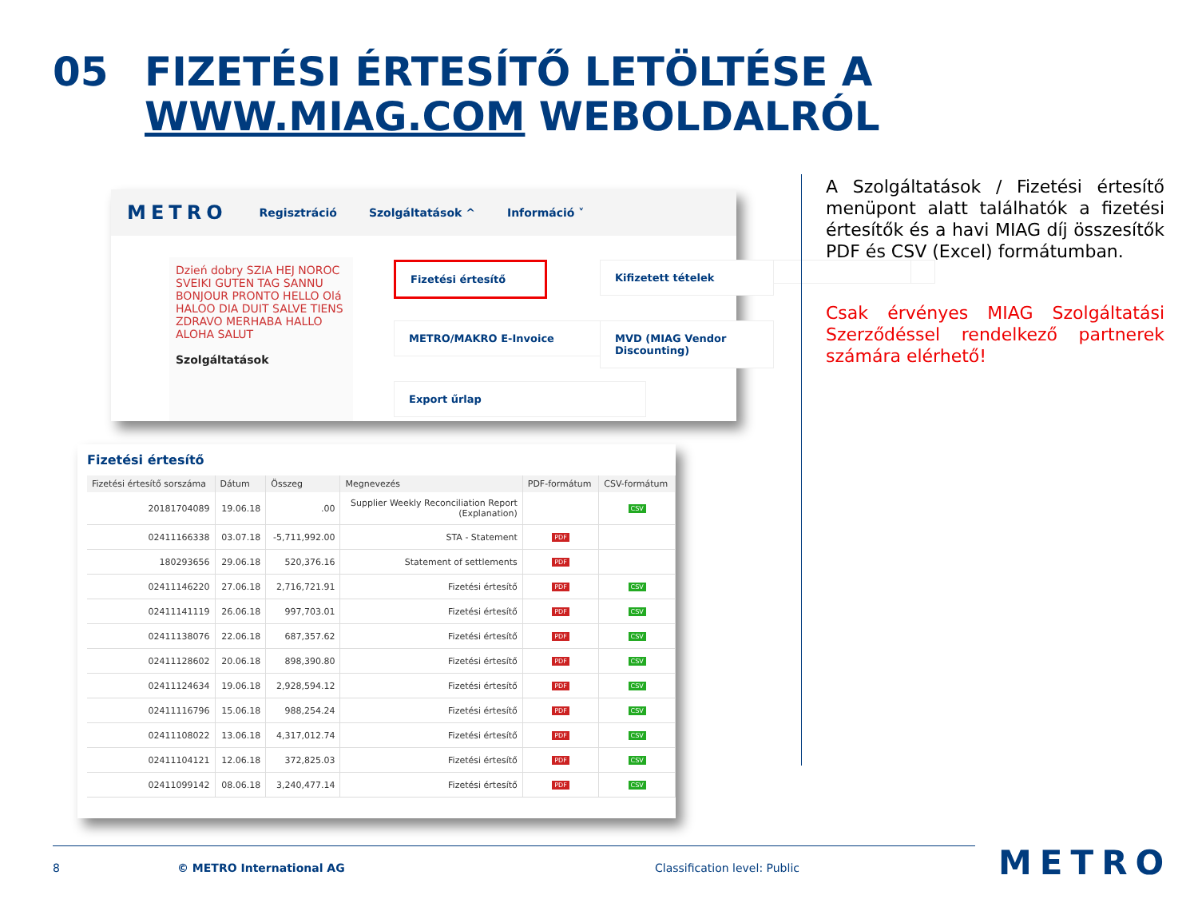05 FIZETÉSI ÉRTESÍTŐ LETÖLTÉSE A
WWW.MIAG.COM WEBOLDALRÓL
METRO
Regisztráció Szolgáltatások ^ Információ ˅
Dzień dobry SZIA HEJ NOROC SVEIKI GUTEN TAG SANNU BONJOUR PRONTO HELLO Olá HALOO DIA DUIT SALVE TIENS ZDRAVO MERHABA HALLO ALOHA SALUT
Szolgáltatások
Fizetési értesítő
METRO/MAKRO E-Invoice
Export űrlap
Kifizetett tételek
MVD (MIAG Vendor Discounting)
Fizetési értesítő
| Fizetési értesítő sorszáma | Dátum | Összeg | Megnevezés | PDF-formátum | CSV-formátum |
| --- | --- | --- | --- | --- | --- |
| 20181704089 | 19.06.18 | .00 | Supplier Weekly Reconciliation Report (Explanation) | | CSV |
| 02411166338 | 03.07.18 | -5,711,992.00 | STA - Statement | PDF | |
| 180293656 | 29.06.18 | 520,376.16 | Statement of settlements | PDF | |
| 02411146220 | 27.06.18 | 2,716,721.91 | Fizetési értesítő | PDF | CSV |
| 02411141119 | 26.06.18 | 997,703.01 | Fizetési értesítő | PDF | CSV |
| 02411138076 | 22.06.18 | 687,357.62 | Fizetési értesítő | PDF | CSV |
| 02411128602 | 20.06.18 | 898,390.80 | Fizetési értesítő | PDF | CSV |
| 02411124634 | 19.06.18 | 2,928,594.12 | Fizetési értesítő | PDF | CSV |
| 02411116796 | 15.06.18 | 988,254.24 | Fizetési értesítő | PDF | CSV |
| 02411108022 | 13.06.18 | 4,317,012.74 | Fizetési értesítő | PDF | CSV |
| 02411104121 | 12.06.18 | 372,825.03 | Fizetési értesítő | PDF | CSV |
| 02411099142 | 08.06.18 | 3,240,477.14 | Fizetési értesítő | PDF | CSV |
A Szolgáltatások / Fizetési értesítő menüpont alatt találhatók a fizetési értesítők és a havi MIAG díj összesítők PDF és CSV (Excel) formátumban.
Csak érvényes MIAG Szolgáltatási Szerződéssel rendelkező partnerek számára elérhető!
8 © METRO International AG Classification level: Public METRO